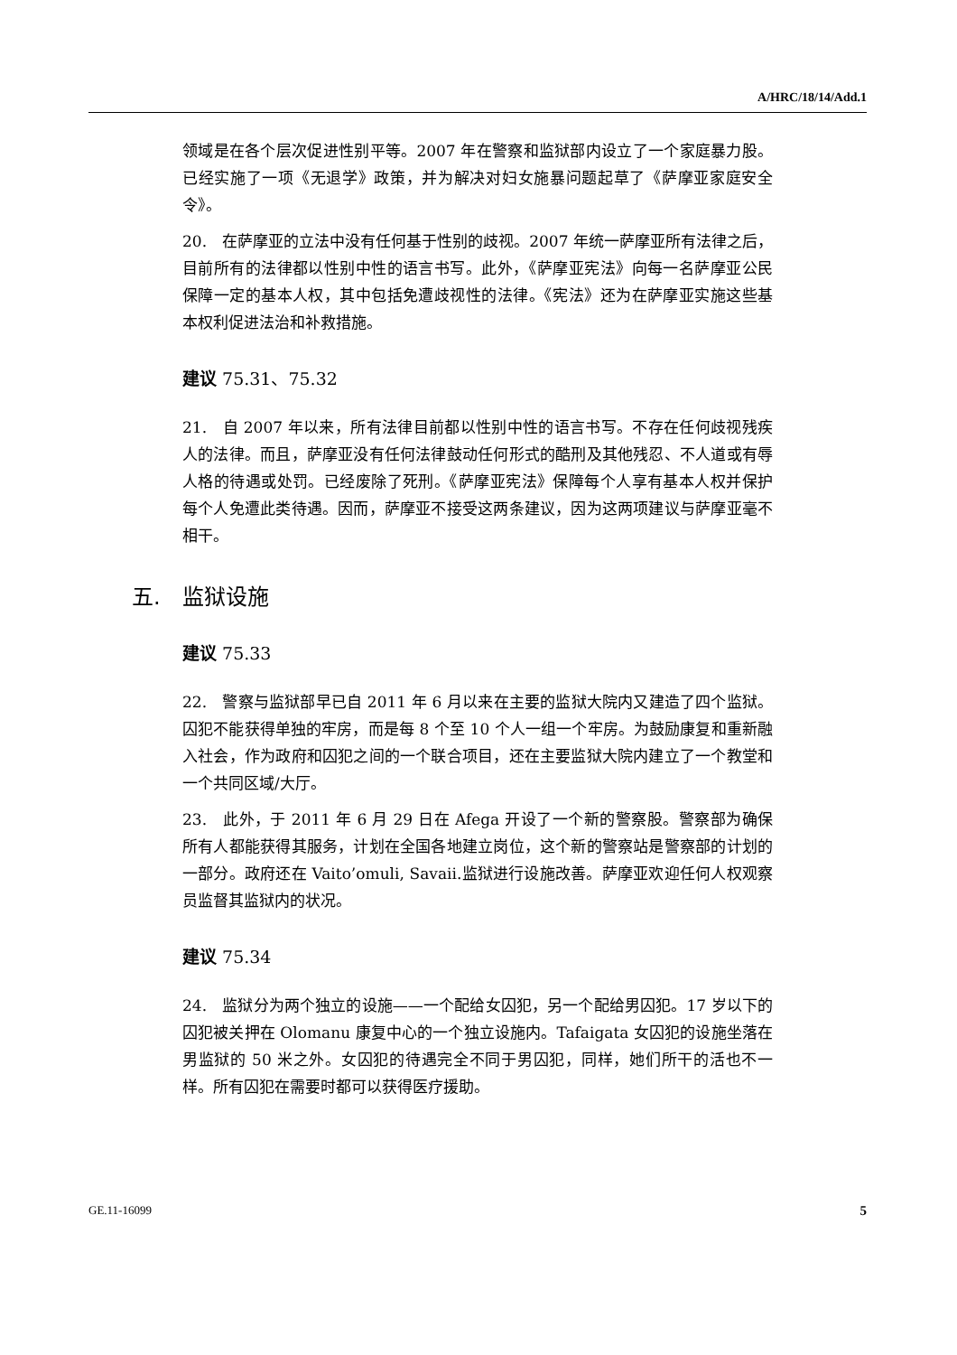A/HRC/18/14/Add.1
领域是在各个层次促进性别平等。2007 年在警察和监狱部内设立了一个家庭暴力股。已经实施了一项《无退学》政策，并为解决对妇女施暴问题起草了《萨摩亚家庭安全令》。
20.　在萨摩亚的立法中没有任何基于性别的歧视。2007 年统一萨摩亚所有法律之后，目前所有的法律都以性别中性的语言书写。此外，《萨摩亚宪法》向每一名萨摩亚公民保障一定的基本人权，其中包括免遭歧视性的法律。《宪法》还为在萨摩亚实施这些基本权利促进法治和补救措施。
建议 75.31、75.32
21.　自 2007 年以来，所有法律目前都以性别中性的语言书写。不存在任何歧视残疾人的法律。而且，萨摩亚没有任何法律鼓动任何形式的酷刑及其他残忍、不人道或有辱人格的待遇或处罚。已经废除了死刑。《萨摩亚宪法》保障每个人享有基本人权并保护每个人免遭此类待遇。因而，萨摩亚不接受这两条建议，因为这两项建议与萨摩亚毫不相干。
五.　监狱设施
建议 75.33
22.　警察与监狱部早已自 2011 年 6 月以来在主要的监狱大院内又建造了四个监狱。囚犯不能获得单独的牢房，而是每 8 个至 10 个人一组一个牢房。为鼓励康复和重新融入社会，作为政府和囚犯之间的一个联合项目，还在主要监狱大院内建立了一个教堂和一个共同区域/大厅。
23.　此外，于 2011 年 6 月 29 日在 Afega 开设了一个新的警察股。警察部为确保所有人都能获得其服务，计划在全国各地建立岗位，这个新的警察站是警察部的计划的一部分。政府还在 Vaito’omuli, Savaii.监狱进行设施改善。萨摩亚欢迎任何人权观察员监督其监狱内的状况。
建议 75.34
24.　监狱分为两个独立的设施——一个配给女囚犯，另一个配给男囚犯。17 岁以下的囚犯被关押在 Olomanu 康复中心的一个独立设施内。Tafaigata 女囚犯的设施坐落在男监狱的 50 米之外。女囚犯的待遇完全不同于男囚犯，同样，她们所干的活也不一样。所有囚犯在需要时都可以获得医疗援助。
GE.11-16099 5